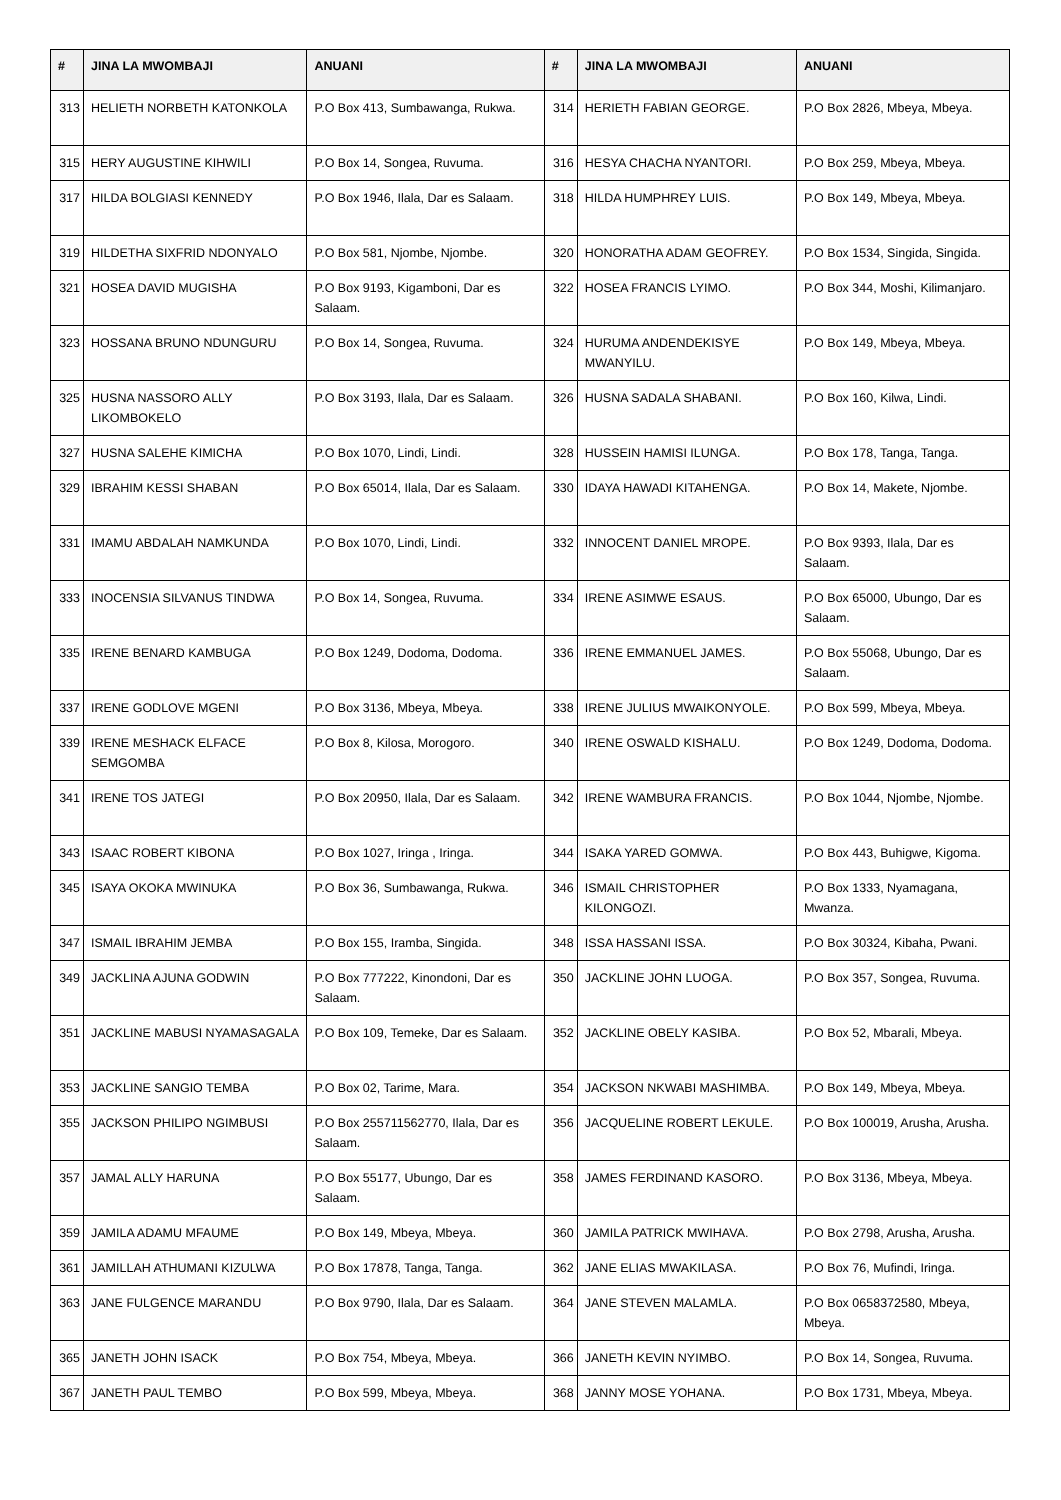| # | JINA LA MWOMBAJI | ANUANI | # | JINA LA MWOMBAJI | ANUANI |
| --- | --- | --- | --- | --- | --- |
| 313 | HELIETH NORBETH KATONKOLA | P.O Box 413, Sumbawanga, Rukwa. | 314 | HERIETH FABIAN GEORGE. | P.O Box 2826, Mbeya, Mbeya. |
| 315 | HERY AUGUSTINE KIHWILI | P.O Box 14, Songea, Ruvuma. | 316 | HESYA CHACHA NYANTORI. | P.O Box 259, Mbeya, Mbeya. |
| 317 | HILDA BOLGIASI KENNEDY | P.O Box 1946, Ilala, Dar es Salaam. | 318 | HILDA HUMPHREY LUIS. | P.O Box 149, Mbeya, Mbeya. |
| 319 | HILDETHA SIXFRID NDONYALO | P.O Box 581, Njombe, Njombe. | 320 | HONORATHA ADAM GEOFREY. | P.O Box 1534, Singida, Singida. |
| 321 | HOSEA DAVID MUGISHA | P.O Box 9193, Kigamboni, Dar es Salaam. | 322 | HOSEA FRANCIS LYIMO. | P.O Box 344, Moshi, Kilimanjaro. |
| 323 | HOSSANA BRUNO NDUNGURU | P.O Box 14, Songea, Ruvuma. | 324 | HURUMA ANDENDEKISYE MWANYILU. | P.O Box 149, Mbeya, Mbeya. |
| 325 | HUSNA NASSORO ALLY LIKOMBOKELO | P.O Box 3193, Ilala, Dar es Salaam. | 326 | HUSNA SADALA SHABANI. | P.O Box 160, Kilwa, Lindi. |
| 327 | HUSNA SALEHE KIMICHA | P.O Box 1070, Lindi, Lindi. | 328 | HUSSEIN HAMISI ILUNGA. | P.O Box 178, Tanga, Tanga. |
| 329 | IBRAHIM KESSI SHABAN | P.O Box 65014, Ilala, Dar es Salaam. | 330 | IDAYA HAWADI KITAHENGA. | P.O Box 14, Makete, Njombe. |
| 331 | IMAMU ABDALAH NAMKUNDA | P.O Box 1070, Lindi, Lindi. | 332 | INNOCENT DANIEL MROPE. | P.O Box 9393, Ilala, Dar es Salaam. |
| 333 | INOCENSIA SILVANUS TINDWA | P.O Box 14, Songea, Ruvuma. | 334 | IRENE ASIMWE ESAUS. | P.O Box 65000, Ubungo, Dar es Salaam. |
| 335 | IRENE BENARD KAMBUGA | P.O Box 1249, Dodoma, Dodoma. | 336 | IRENE EMMANUEL JAMES. | P.O Box 55068, Ubungo, Dar es Salaam. |
| 337 | IRENE GODLOVE MGENI | P.O Box 3136, Mbeya, Mbeya. | 338 | IRENE JULIUS MWAIKONYOLE. | P.O Box 599, Mbeya, Mbeya. |
| 339 | IRENE MESHACK ELFACE SEMGOMBA | P.O Box 8, Kilosa, Morogoro. | 340 | IRENE OSWALD KISHALU. | P.O Box 1249, Dodoma, Dodoma. |
| 341 | IRENE TOS JATEGI | P.O Box 20950, Ilala, Dar es Salaam. | 342 | IRENE WAMBURA FRANCIS. | P.O Box 1044, Njombe, Njombe. |
| 343 | ISAAC ROBERT KIBONA | P.O Box 1027, Iringa , Iringa. | 344 | ISAKA YARED GOMWA. | P.O Box 443, Buhigwe, Kigoma. |
| 345 | ISAYA OKOKA MWINUKA | P.O Box 36, Sumbawanga, Rukwa. | 346 | ISMAIL CHRISTOPHER KILONGOZI. | P.O Box 1333, Nyamagana, Mwanza. |
| 347 | ISMAIL IBRAHIM JEMBA | P.O Box 155, Iramba, Singida. | 348 | ISSA HASSANI ISSA. | P.O Box 30324, Kibaha, Pwani. |
| 349 | JACKLINA AJUNA GODWIN | P.O Box 777222, Kinondoni, Dar es Salaam. | 350 | JACKLINE JOHN LUOGA. | P.O Box 357, Songea, Ruvuma. |
| 351 | JACKLINE MABUSI NYAMASAGALA | P.O Box 109, Temeke, Dar es Salaam. | 352 | JACKLINE OBELY KASIBA. | P.O Box 52, Mbarali, Mbeya. |
| 353 | JACKLINE SANGIO TEMBA | P.O Box 02, Tarime, Mara. | 354 | JACKSON NKWABI MASHIMBA. | P.O Box 149, Mbeya, Mbeya. |
| 355 | JACKSON PHILIPO NGIMBUSI | P.O Box 255711562770, Ilala, Dar es Salaam. | 356 | JACQUELINE ROBERT LEKULE. | P.O Box 100019, Arusha, Arusha. |
| 357 | JAMAL ALLY HARUNA | P.O Box 55177, Ubungo, Dar es Salaam. | 358 | JAMES FERDINAND KASORO. | P.O Box 3136, Mbeya, Mbeya. |
| 359 | JAMILA ADAMU MFAUME | P.O Box 149, Mbeya, Mbeya. | 360 | JAMILA PATRICK MWIHAVA. | P.O Box 2798, Arusha, Arusha. |
| 361 | JAMILLAH ATHUMANI KIZULWA | P.O Box 17878, Tanga, Tanga. | 362 | JANE ELIAS MWAKILASA. | P.O Box 76, Mufindi, Iringa. |
| 363 | JANE FULGENCE MARANDU | P.O Box 9790, Ilala, Dar es Salaam. | 364 | JANE STEVEN MALAMLA. | P.O Box 0658372580, Mbeya, Mbeya. |
| 365 | JANETH JOHN ISACK | P.O Box 754, Mbeya, Mbeya. | 366 | JANETH KEVIN NYIMBO. | P.O Box 14, Songea, Ruvuma. |
| 367 | JANETH PAUL TEMBO | P.O Box 599, Mbeya, Mbeya. | 368 | JANNY MOSE YOHANA. | P.O Box 1731, Mbeya, Mbeya. |